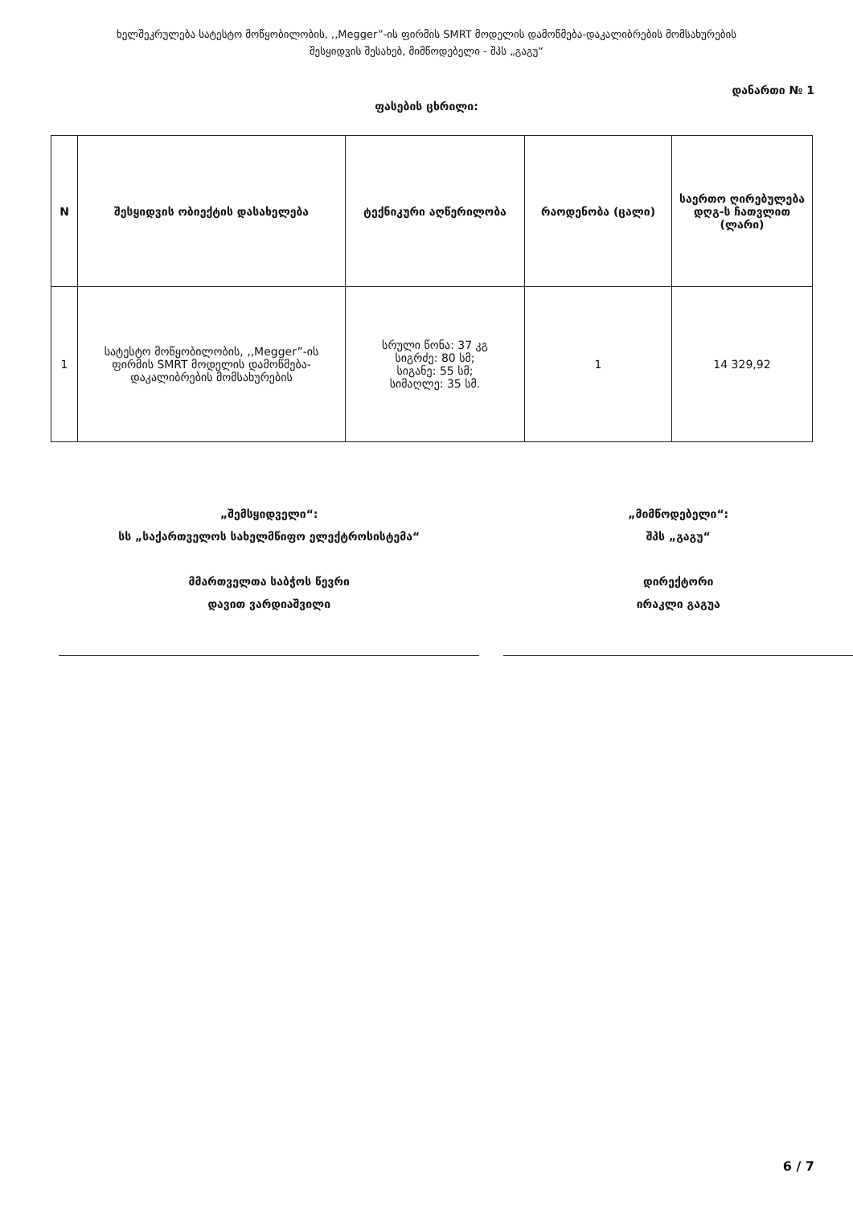ხელშეკრულება სატესტო მოწყობილობის, ,,Megger”-ის ფირმის SMRT მოდელის დამოწმება-დაკალიბრების მომსახურების
შესყიდვის შესახებ, მიმწოდებელი - შპს „გაგუ“
დანართი № 1
ფასების ცხრილი:
| N | შესყიდვის ობიექტის დასახელება | ტექნიკური აღწერილობა | რაოდენობა (ცალი) | საერთო ღირებულება დღგ-ს ჩათვლით (ლარი) |
| --- | --- | --- | --- | --- |
| 1 | სატესტო მოწყობილობის, ,,Megger”-ის ფირმის SMRT მოდელის დამოწმება-დაკალიბრების მომსახურების | სრული წონა: 37 კგ სიგრძე: 80 სმ; სიგანე: 55 სმ; სიმაღლე: 35 სმ. | 1 | 14 329,92 |
„შემსყიდველი“:
სს „საქართველოს სახელმწიფო ელექტროსისტემა“
მმართველთა საბჭოს წევრი
დავით ვარდიაშვილი
„მიმწოდებელი“:
შპს „გაგუ“
დირექტორი
ირაკლი გაგუა
6 / 7